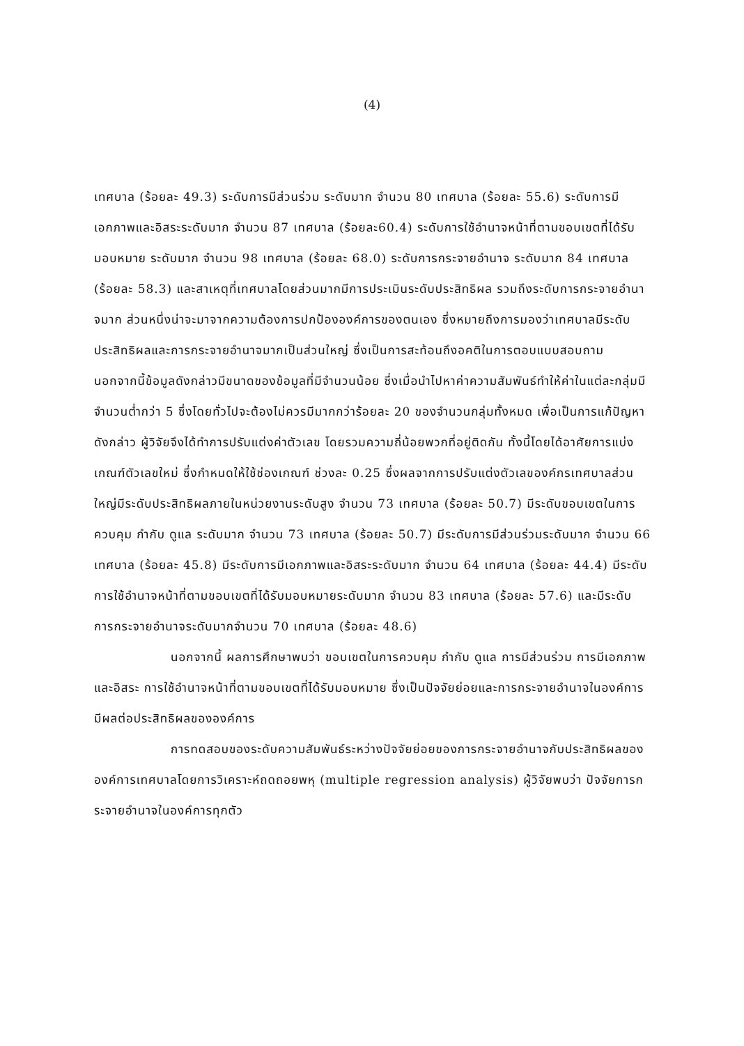(4)
เทศบาล (ร้อยละ 49.3) ระดับการมีส่วนร่วม ระดับมาก จำนวน 80 เทศบาล (ร้อยละ 55.6) ระดับการมีเอกภาพและอิสระระดับมาก จำนวน 87 เทศบาล (ร้อยละ60.4) ระดับการใช้อำนาจหน้าที่ตามขอบเขตที่ได้รับมอบหมาย ระดับมาก จำนวน 98 เทศบาล (ร้อยละ 68.0) ระดับการกระจายอำนาจ ระดับมาก 84 เทศบาล (ร้อยละ 58.3) และสาเหตุที่เทศบาลโดยส่วนมากมีการประเมินระดับประสิทธิผล รวมถึงระดับการกระจายอำนาจมาก ส่วนหนึ่งน่าจะมาจากความต้องการปกป้ององค์การของตนเอง ซึ่งหมายถึงการมองว่าเทศบาลมีระดับประสิทธิผลและการกระจายอำนาจมากเป็นส่วนใหญ่ ซึ่งเป็นการสะท้อนถึงอคติในการตอบแบบสอบถาม นอกจากนี้ข้อมูลดังกล่าวมีขนาดของข้อมูลที่มีจำนวนน้อย ซึ่งเมื่อนำไปหาค่าความสัมพันธ์ทำให้ค่าในแต่ละกลุ่มมีจำนวนต่ำกว่า 5 ซึ่งโดยทั่วไปจะต้องไม่ควรมีมากกว่าร้อยละ 20 ของจำนวนกลุ่มทั้งหมด เพื่อเป็นการแก้ปัญหาดังกล่าว ผู้วิจัยจึงได้ทำการปรับแต่งค่าตัวเลข โดยรวมความถี่น้อยพวกที่อยู่ติดกัน ทั้งนี้โดยได้อาศัยการแบ่งเกณฑ์ตัวเลขใหม่ ซึ่งกำหนดให้ใช้ช่องเกณฑ์ ช่วงละ 0.25 ซึ่งผลจากการปรับแต่งตัวเลของค์กรเทศบาลส่วนใหญ่มีระดับประสิทธิผลภายในหน่วยงานระดับสูง จำนวน 73 เทศบาล (ร้อยละ 50.7) มีระดับขอบเขตในการควบคุม กำกับ ดูแล ระดับมาก จำนวน 73 เทศบาล (ร้อยละ 50.7) มีระดับการมีส่วนร่วมระดับมาก จำนวน 66 เทศบาล (ร้อยละ 45.8) มีระดับการมีเอกภาพและอิสระระดับมาก จำนวน 64 เทศบาล (ร้อยละ 44.4) มีระดับการใช้อำนาจหน้าที่ตามขอบเขตที่ได้รับมอบหมายระดับมาก จำนวน 83 เทศบาล (ร้อยละ 57.6) และมีระดับการกระจายอำนาจระดับมากจำนวน 70 เทศบาล (ร้อยละ 48.6)
นอกจากนี้ ผลการศึกษาพบว่า ขอบเขตในการควบคุม กำกับ ดูแล การมีส่วนร่วม การมีเอกภาพและอิสระ การใช้อำนาจหน้าที่ตามขอบเขตที่ได้รับมอบหมาย ซึ่งเป็นปัจจัยย่อยและการกระจายอำนาจในองค์การมีผลต่อประสิทธิผลขององค์การ
การทดสอบของระดับความสัมพันธ์ระหว่างปัจจัยย่อยของการกระจายอำนาจกับประสิทธิผลขององค์การเทศบาลโดยการวิเคราะห์ถดถอยพหุ (multiple regression analysis) ผู้วิจัยพบว่า ปัจจัยการกระจายอำนาจในองค์การทุกตัว